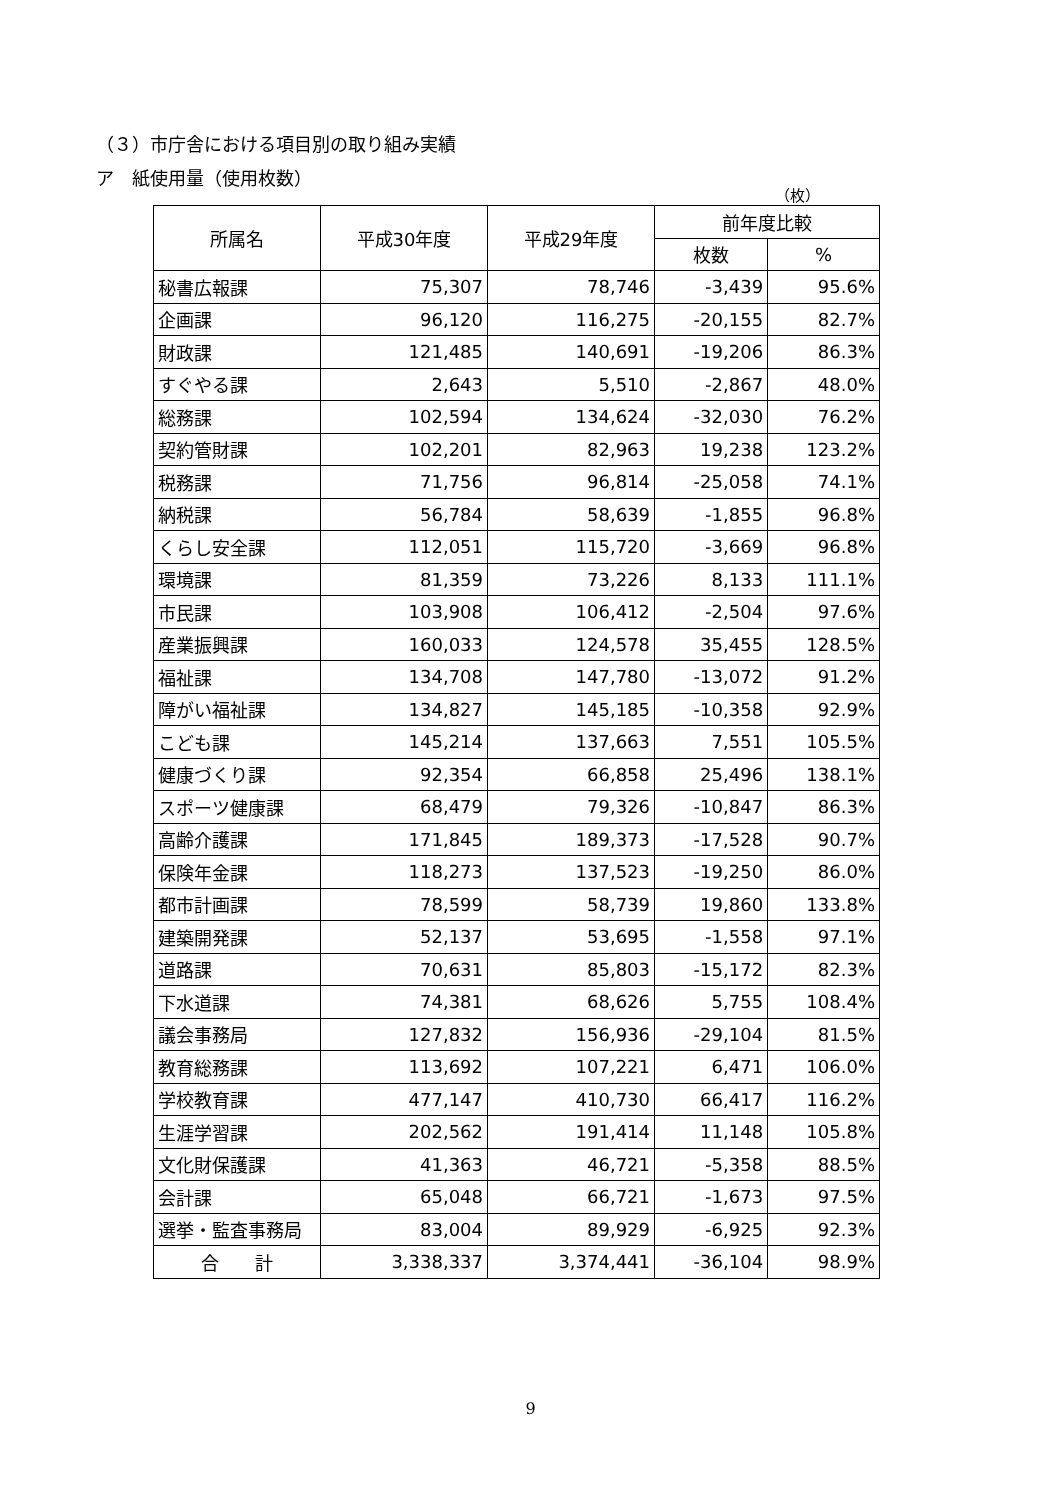（３）市庁舎における項目別の取り組み実績
ア　紙使用量（使用枚数）
（枚）
| 所属名 | 平成30年度 | 平成29年度 | 前年度比較 | |
| --- | --- | --- | --- | --- |
| | | | 枚数 | % |
| 秘書広報課 | 75,307 | 78,746 | -3,439 | 95.6% |
| 企画課 | 96,120 | 116,275 | -20,155 | 82.7% |
| 財政課 | 121,485 | 140,691 | -19,206 | 86.3% |
| すぐやる課 | 2,643 | 5,510 | -2,867 | 48.0% |
| 総務課 | 102,594 | 134,624 | -32,030 | 76.2% |
| 契約管財課 | 102,201 | 82,963 | 19,238 | 123.2% |
| 税務課 | 71,756 | 96,814 | -25,058 | 74.1% |
| 納税課 | 56,784 | 58,639 | -1,855 | 96.8% |
| くらし安全課 | 112,051 | 115,720 | -3,669 | 96.8% |
| 環境課 | 81,359 | 73,226 | 8,133 | 111.1% |
| 市民課 | 103,908 | 106,412 | -2,504 | 97.6% |
| 産業振興課 | 160,033 | 124,578 | 35,455 | 128.5% |
| 福祉課 | 134,708 | 147,780 | -13,072 | 91.2% |
| 障がい福祉課 | 134,827 | 145,185 | -10,358 | 92.9% |
| こども課 | 145,214 | 137,663 | 7,551 | 105.5% |
| 健康づくり課 | 92,354 | 66,858 | 25,496 | 138.1% |
| スポーツ健康課 | 68,479 | 79,326 | -10,847 | 86.3% |
| 高齢介護課 | 171,845 | 189,373 | -17,528 | 90.7% |
| 保険年金課 | 118,273 | 137,523 | -19,250 | 86.0% |
| 都市計画課 | 78,599 | 58,739 | 19,860 | 133.8% |
| 建築開発課 | 52,137 | 53,695 | -1,558 | 97.1% |
| 道路課 | 70,631 | 85,803 | -15,172 | 82.3% |
| 下水道課 | 74,381 | 68,626 | 5,755 | 108.4% |
| 議会事務局 | 127,832 | 156,936 | -29,104 | 81.5% |
| 教育総務課 | 113,692 | 107,221 | 6,471 | 106.0% |
| 学校教育課 | 477,147 | 410,730 | 66,417 | 116.2% |
| 生涯学習課 | 202,562 | 191,414 | 11,148 | 105.8% |
| 文化財保護課 | 41,363 | 46,721 | -5,358 | 88.5% |
| 会計課 | 65,048 | 66,721 | -1,673 | 97.5% |
| 選挙・監査事務局 | 83,004 | 89,929 | -6,925 | 92.3% |
| 合 計 | 3,338,337 | 3,374,441 | -36,104 | 98.9% |
9